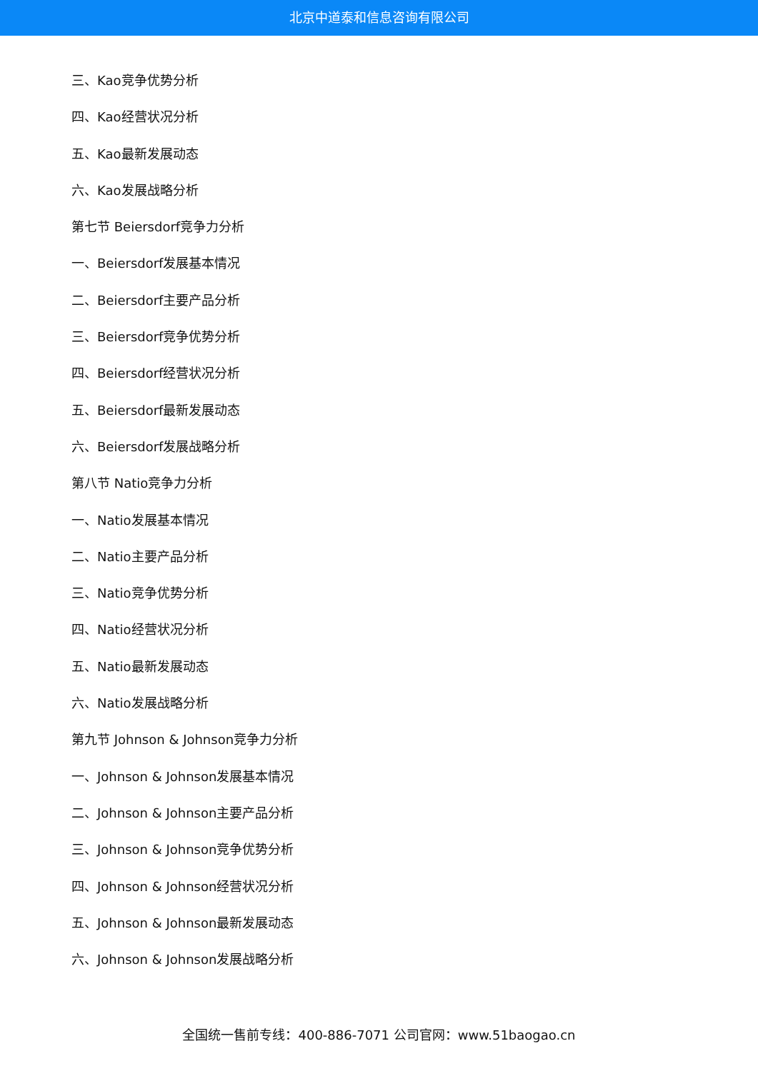北京中道泰和信息咨询有限公司
三、Kao竞争优势分析
四、Kao经营状况分析
五、Kao最新发展动态
六、Kao发展战略分析
第七节 Beiersdorf竞争力分析
一、Beiersdorf发展基本情况
二、Beiersdorf主要产品分析
三、Beiersdorf竞争优势分析
四、Beiersdorf经营状况分析
五、Beiersdorf最新发展动态
六、Beiersdorf发展战略分析
第八节 Natio竞争力分析
一、Natio发展基本情况
二、Natio主要产品分析
三、Natio竞争优势分析
四、Natio经营状况分析
五、Natio最新发展动态
六、Natio发展战略分析
第九节 Johnson & Johnson竞争力分析
一、Johnson & Johnson发展基本情况
二、Johnson & Johnson主要产品分析
三、Johnson & Johnson竞争优势分析
四、Johnson & Johnson经营状况分析
五、Johnson & Johnson最新发展动态
六、Johnson & Johnson发展战略分析
全国统一售前专线：400-886-7071 公司官网：www.51baogao.cn